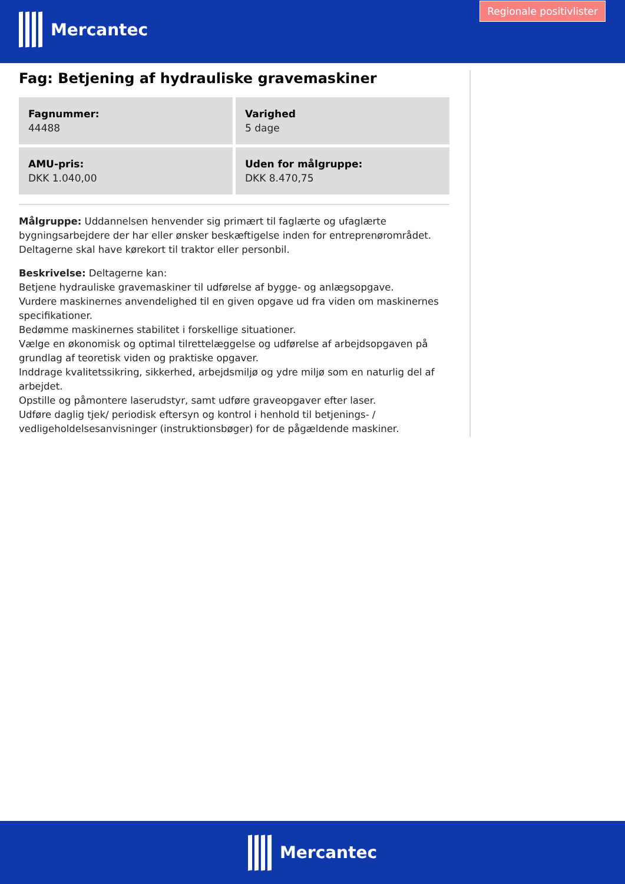Mercantec
Regionale positivlister
Fag: Betjening af hydrauliske gravemaskiner
Fagnummer:
44488
Varighed
5 dage
AMU-pris:
DKK 1.040,00
Uden for målgruppe:
DKK 8.470,75
Målgruppe: Uddannelsen henvender sig primært til faglærte og ufaglærte bygningsarbejdere der har eller ønsker beskæftigelse inden for entreprenørområdet. Deltagerne skal have kørekort til traktor eller personbil.
Beskrivelse: Deltagerne kan:
Betjene hydrauliske gravemaskiner til udførelse af bygge- og anlægsopgave.
Vurdere maskinernes anvendelighed til en given opgave ud fra viden om maskinernes specifikationer.
Bedømme maskinernes stabilitet i forskellige situationer.
Vælge en økonomisk og optimal tilrettelæggelse og udførelse af arbejdsopgaven på grundlag af teoretisk viden og praktiske opgaver.
Inddrage kvalitetssikring, sikkerhed, arbejdsmiljø og ydre miljø som en naturlig del af arbejdet.
Opstille og påmontere laserudstyr, samt udføre graveopgaver efter laser.
Udføre daglig tjek/ periodisk eftersyn og kontrol i henhold til betjenings- / vedligeholdelsesanvisninger (instruktionsbøger) for de pågældende maskiner.
Mercantec